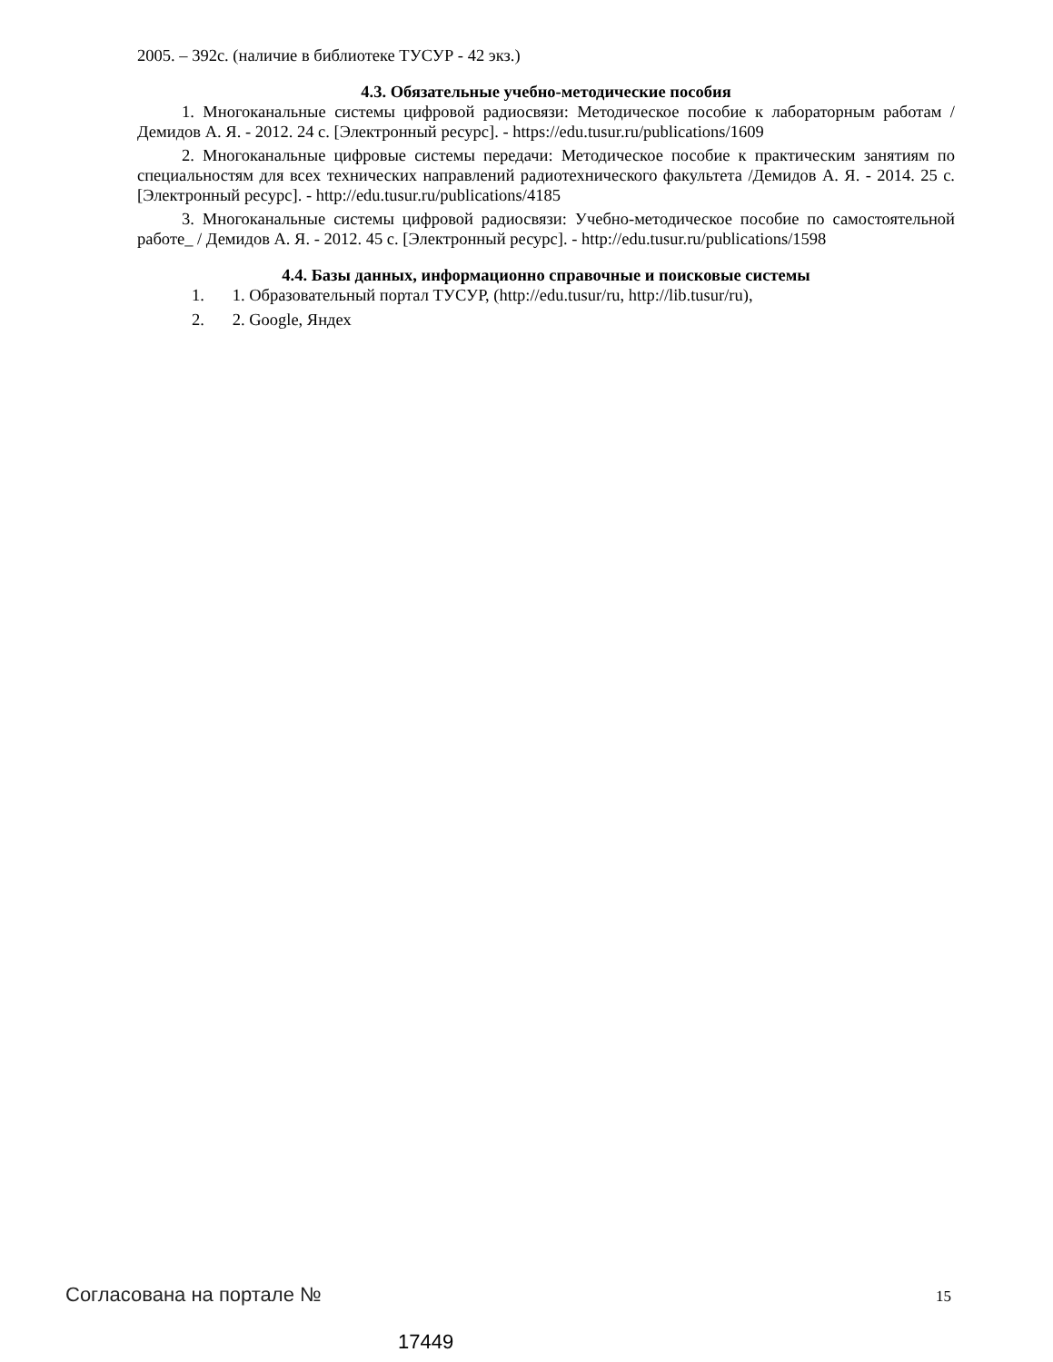2005. – 392с. (наличие в библиотеке ТУСУР - 42 экз.)
4.3. Обязательные учебно-методические пособия
1. Многоканальные системы цифровой радиосвязи: Методическое пособие к лабораторным работам / Демидов А. Я. - 2012. 24 с. [Электронный ресурс]. - https://edu.tusur.ru/publications/1609
2. Многоканальные цифровые системы передачи: Методическое пособие к практическим занятиям по специальностям для всех технических направлений радиотехнического факультета /Демидов А. Я. - 2014. 25 с. [Электронный ресурс]. - http://edu.tusur.ru/publications/4185
3. Многоканальные системы цифровой радиосвязи: Учебно-методическое пособие по самостоятельной работе_ / Демидов А. Я. - 2012. 45 с. [Электронный ресурс]. - http://edu.tusur.ru/publications/1598
4.4. Базы данных, информационно справочные и поисковые системы
1. 1. Образовательный портал ТУСУР, (http://edu.tusur/ru, http://lib.tusur/ru),
2. 2. Google, Яндех
Согласована на портале № 15
17449